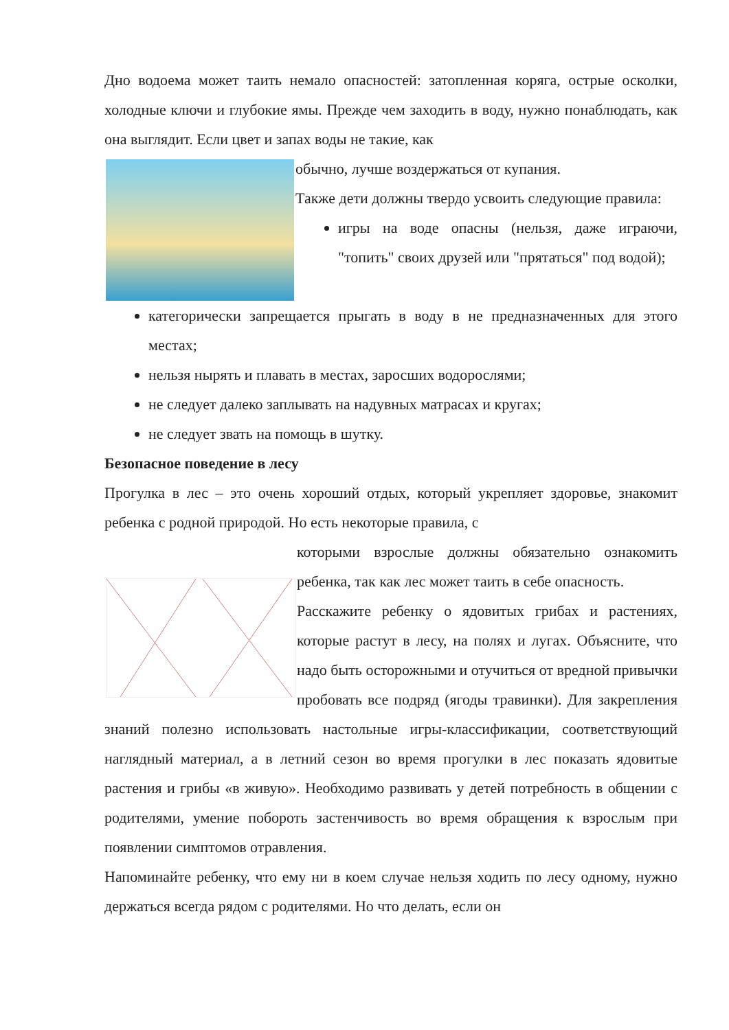Дно водоема может таить немало опасностей: затопленная коряга, острые осколки, холодные ключи и глубокие ямы. Прежде чем заходить в воду, нужно понаблюдать, как она выглядит. Если цвет и запах воды не такие, как
обычно, лучше воздержаться от купания.
Также дети должны твердо усвоить следующие правила:
игры на воде опасны (нельзя, даже играючи, "топить" своих друзей или "прятаться" под водой);
категорически запрещается прыгать в воду в не предназначенных для этого местах;
нельзя нырять и плавать в местах, заросших водорослями;
не следует далеко заплывать на надувных матрасах и кругах;
не следует звать на помощь в шутку.
Безопасное поведение в лесу
Прогулка в лес – это очень хороший отдых, который укрепляет здоровье, знакомит ребенка с родной природой. Но есть некоторые правила, с
которыми взрослые должны обязательно ознакомить ребенка, так как лес может таить в себе опасность.
Расскажите ребенку о ядовитых грибах и растениях, которые растут в лесу, на полях и лугах. Объясните, что надо быть осторожными и отучиться от вредной привычки пробовать все подряд (ягоды травинки). Для закрепления знаний полезно использовать настольные игры-классификации, соответствующий наглядный материал, а в летний сезон во время прогулки в лес показать ядовитые растения и грибы «в живую». Необходимо развивать у детей потребность в общении с родителями, умение побороть застенчивость во время обращения к взрослым при появлении симптомов отравления.
Напоминайте ребенку, что ему ни в коем случае нельзя ходить по лесу одному, нужно держаться всегда рядом с родителями. Но что делать, если он